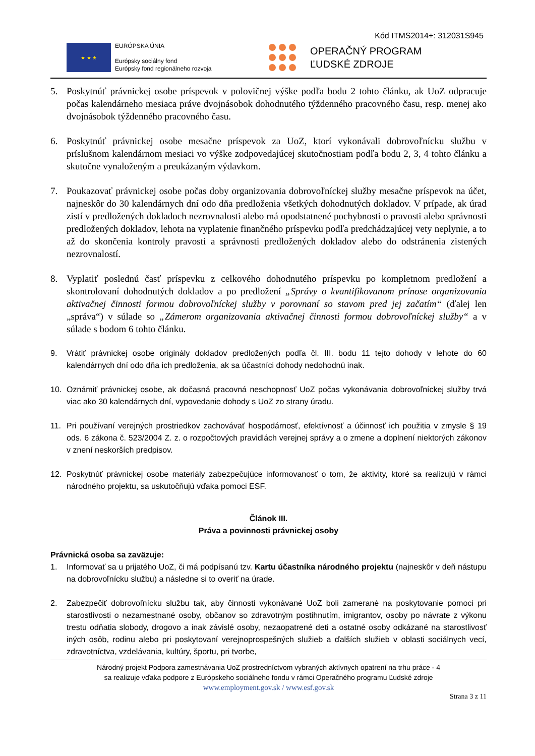Kód ITMS2014+: 312031S945
★ ★ ★
EURÓPSKA ÚNIA
Európsky sociálny fond
Európsky fond regionálneho rozvoja
OPERAČNÝ PROGRAM
ĽUDSKÉ ZDROJE
5. Poskytnúť právnickej osobe príspevok v polovičnej výške podľa bodu 2 tohto článku, ak UoZ odpracuje počas kalendárneho mesiaca práve dvojnásobok dohodnutého týždenného pracovného času, resp. menej ako dvojnásobok týždenného pracovného času.
6. Poskytnúť právnickej osobe mesačne príspevok za UoZ, ktorí vykonávali dobrovoľnícku službu v príslušnom kalendárnom mesiaci vo výške zodpovedajúcej skutočnostiam podľa bodu 2, 3, 4 tohto článku a skutočne vynaloženým a preukázaným výdavkom.
7. Poukazovať právnickej osobe počas doby organizovania dobrovoľníckej služby mesačne príspevok na účet, najneskôr do 30 kalendárnych dní odo dňa predloženia všetkých dohodnutých dokladov. V prípade, ak úrad zistí v predložených dokladoch nezrovnalosti alebo má opodstatnené pochybnosti o pravosti alebo správnosti predložených dokladov, lehota na vyplatenie finančného príspevku podľa predchádzajúcej vety neplynie, a to až do skončenia kontroly pravosti a správnosti predložených dokladov alebo do odstránenia zistených nezrovnalostí.
8. Vyplatiť poslednú časť príspevku z celkového dohodnutého príspevku po kompletnom predložení a skontrolovaní dohodnutých dokladov a po predložení „Správy o kvantifikovanom prínose organizovania aktivačnej činnosti formou dobrovoľníckej služby v porovnaní so stavom pred jej začatím“ (ďalej len „správa“) v súlade so „Zámerom organizovania aktivačnej činnosti formou dobrovoľníckej služby“ a v súlade s bodom 6 tohto článku.
9. Vrátiť právnickej osobe originály dokladov predložených podľa čl. III. bodu 11 tejto dohody v lehote do 60 kalendárnych dní odo dňa ich predloženia, ak sa účastníci dohody nedohodnú inak.
10. Oznámiť právnickej osobe, ak dočasná pracovná neschopnosť UoZ počas vykonávania dobrovoľníckej služby trvá viac ako 30 kalendárnych dní, vypovedanie dohody s UoZ zo strany úradu.
11. Pri používaní verejných prostriedkov zachovávať hospodárnosť, efektívnosť a účinnosť ich použitia v zmysle § 19 ods. 6 zákona č. 523/2004 Z. z. o rozpočtových pravidlách verejnej správy a o zmene a doplnení niektorých zákonov v znení neskorších predpisov.
12. Poskytnúť právnickej osobe materiály zabezpečujúce informovanosť o tom, že aktivity, ktoré sa realizujú v rámci národného projektu, sa uskutočňujú vďaka pomoci ESF.
Článok III.
Práva a povinnosti právnickej osoby
Právnická osoba sa zaväzuje:
1. Informovať sa u prijatého UoZ, či má podpísanú tzv. Kartu účastníka národného projektu (najneskôr v deň nástupu na dobrovoľnícku službu) a následne si to overiť na úrade.
2. Zabezpečiť dobrovoľnícku službu tak, aby činnosti vykonávané UoZ boli zamerané na poskytovanie pomoci pri starostlivosti o nezamestnané osoby, občanov so zdravotným postihnutím, imigrantov, osoby po návrate z výkonu trestu odňatia slobody, drogovo a inak závislé osoby, nezaopatrené deti a ostatné osoby odkázané na starostlivosť iných osôb, rodinu alebo pri poskytovaní verejnoprospešných služieb a ďalších služieb v oblasti sociálnych vecí, zdravotníctva, vzdelávania, kultúry, športu, pri tvorbe,
Národný projekt Podpora zamestnávania UoZ prostredníctvom vybraných aktívnych opatrení na trhu práce - 4
sa realizuje vďaka podpore z Európskeho sociálneho fondu v rámci Operačného programu Ľudské zdroje
www.employment.gov.sk / www.esf.gov.sk
Strana 3 z 11